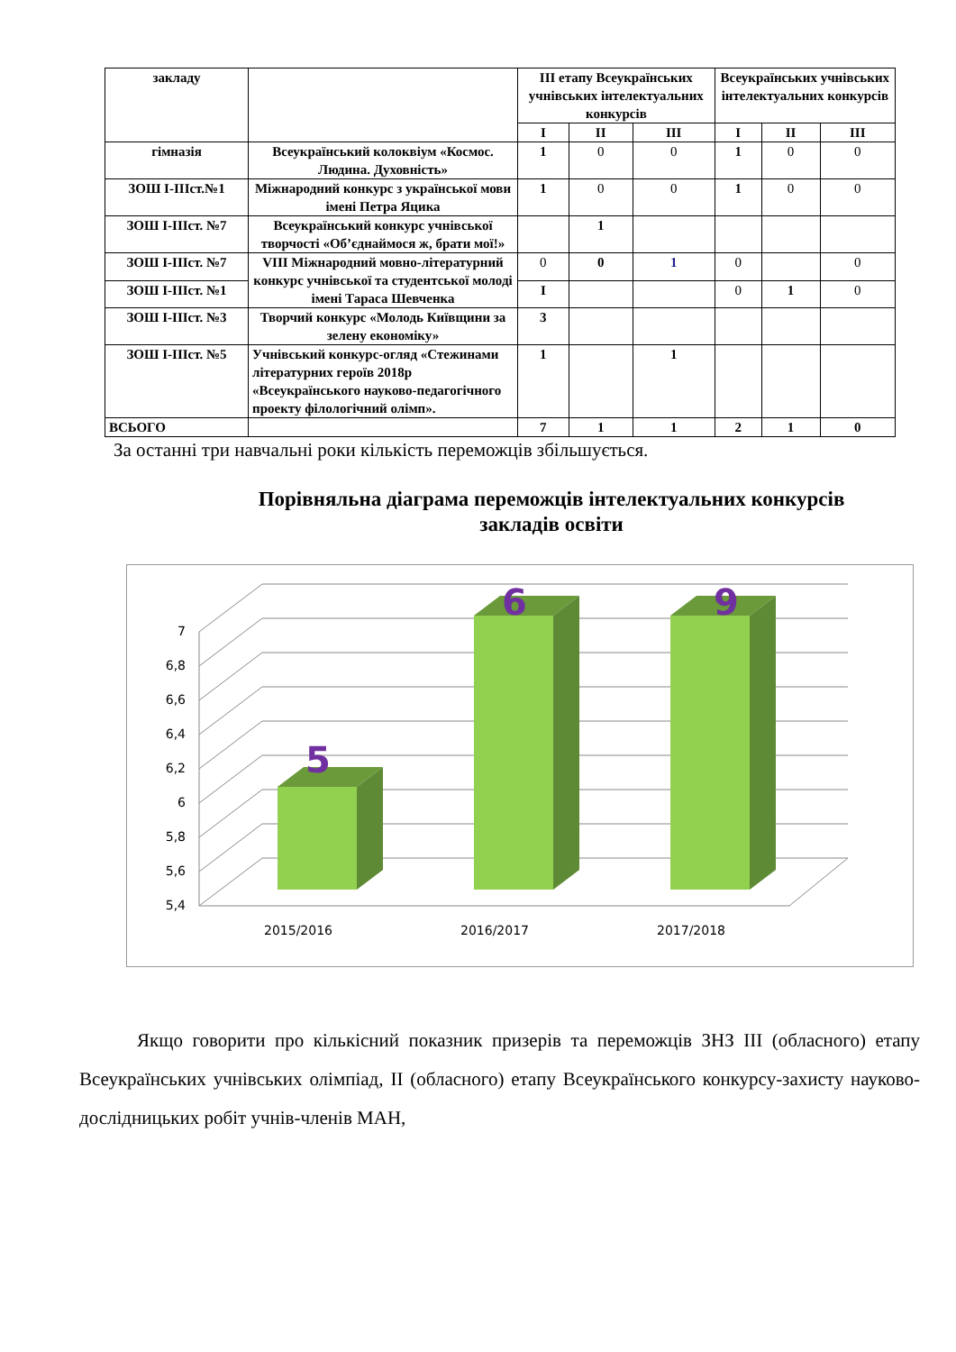| закладу | | ІІІ етапу Всеукраїнських учнівських інтелектуальних конкурсів | | | Всеукраїнських учнівських інтелектуальних конкурсів | | |
| --- | --- | --- | --- | --- | --- | --- | --- |
| | | І | ІІ | ІІІ | І | ІІ | ІІІ |
| гімназія | Всеукраїнський колоквіум «Космос. Людина. Духовність» | 1 | 0 | 0 | 1 | 0 | 0 |
| ЗОШ І-ІІІст.№1 | Міжнародний конкурс з української мови імені Петра Яцика | 1 | 0 | 0 | 1 | 0 | 0 |
| ЗОШ І-ІІІст. №7 | Всеукраїнський конкурс учнівської творчості «Об’єднаймося ж, брати мої!» | | 1 | | | | |
| ЗОШ І-ІІІст. №7 | VIII Міжнародний мовно-літературний конкурс учнівської та студентської молоді імені Тараса Шевченка | 0 | 0 | 1 | 0 | | 0 |
| ЗОШ І-ІІІст. №1 | | І | | | 0 | 1 | 0 |
| ЗОШ І-ІІІст. №3 | Творчий конкурс «Молодь Київщини за зелену економіку» | 3 | | | | | |
| ЗОШ І-ІІІст. №5 | Учнівський конкурс-огляд «Стежинами літературних героїв 2018р «Всеукраїнського науково-педагогічного проекту філологічний олімп». | 1 | | 1 | | | |
| ВСЬОГО | | 7 | 1 | 1 | 2 | 1 | 0 |
За останні три навчальні роки кількість переможців збільшується.
Порівняльна діаграма переможців інтелектуальних конкурсів закладів освіти
7
6,8
6,6
6,4
6,2
6
5,8
5,6
5,4
5
6
9
2015/2016
2016/2017
2017/2018
Якщо говорити про кількісний показник призерів та переможців ЗНЗ ІІІ (обласного) етапу Всеукраїнських учнівських олімпіад, ІІ (обласного) етапу Всеукраїнського конкурсу-захисту науково-дослідницьких робіт учнів-членів МАН,